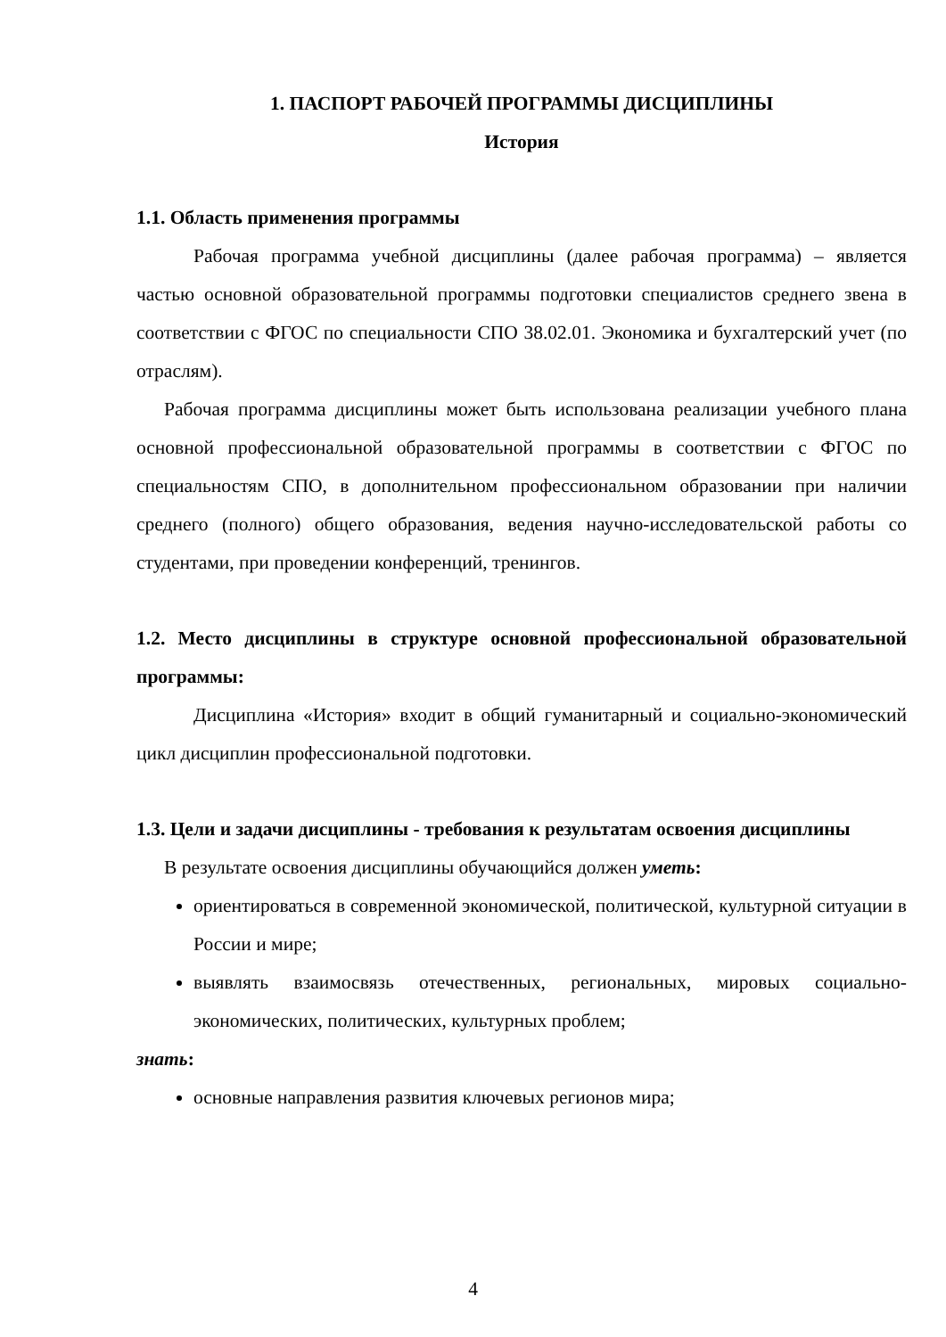1. ПАСПОРТ РАБОЧЕЙ ПРОГРАММЫ ДИСЦИПЛИНЫ
История
1.1. Область применения программы
Рабочая программа учебной дисциплины (далее рабочая программа) – является частью основной образовательной программы подготовки специалистов среднего звена в соответствии с ФГОС по специальности СПО 38.02.01. Экономика и бухгалтерский учет (по отраслям).
Рабочая программа дисциплины может быть использована реализации учебного плана основной профессиональной образовательной программы в соответствии с ФГОС по специальностям СПО, в дополнительном профессиональном образовании при наличии среднего (полного) общего образования, ведения научно-исследовательской работы со студентами, при проведении конференций, тренингов.
1.2. Место дисциплины в структуре основной профессиональной образовательной программы:
Дисциплина «История» входит в общий гуманитарный и социально-экономический цикл дисциплин профессиональной подготовки.
1.3. Цели и задачи дисциплины - требования к результатам освоения дисциплины
В результате освоения дисциплины обучающийся должен уметь:
ориентироваться в современной экономической, политической, культурной ситуации в России и мире;
выявлять взаимосвязь отечественных, региональных, мировых социально-экономических, политических, культурных проблем;
знать:
основные направления развития ключевых регионов мира;
4